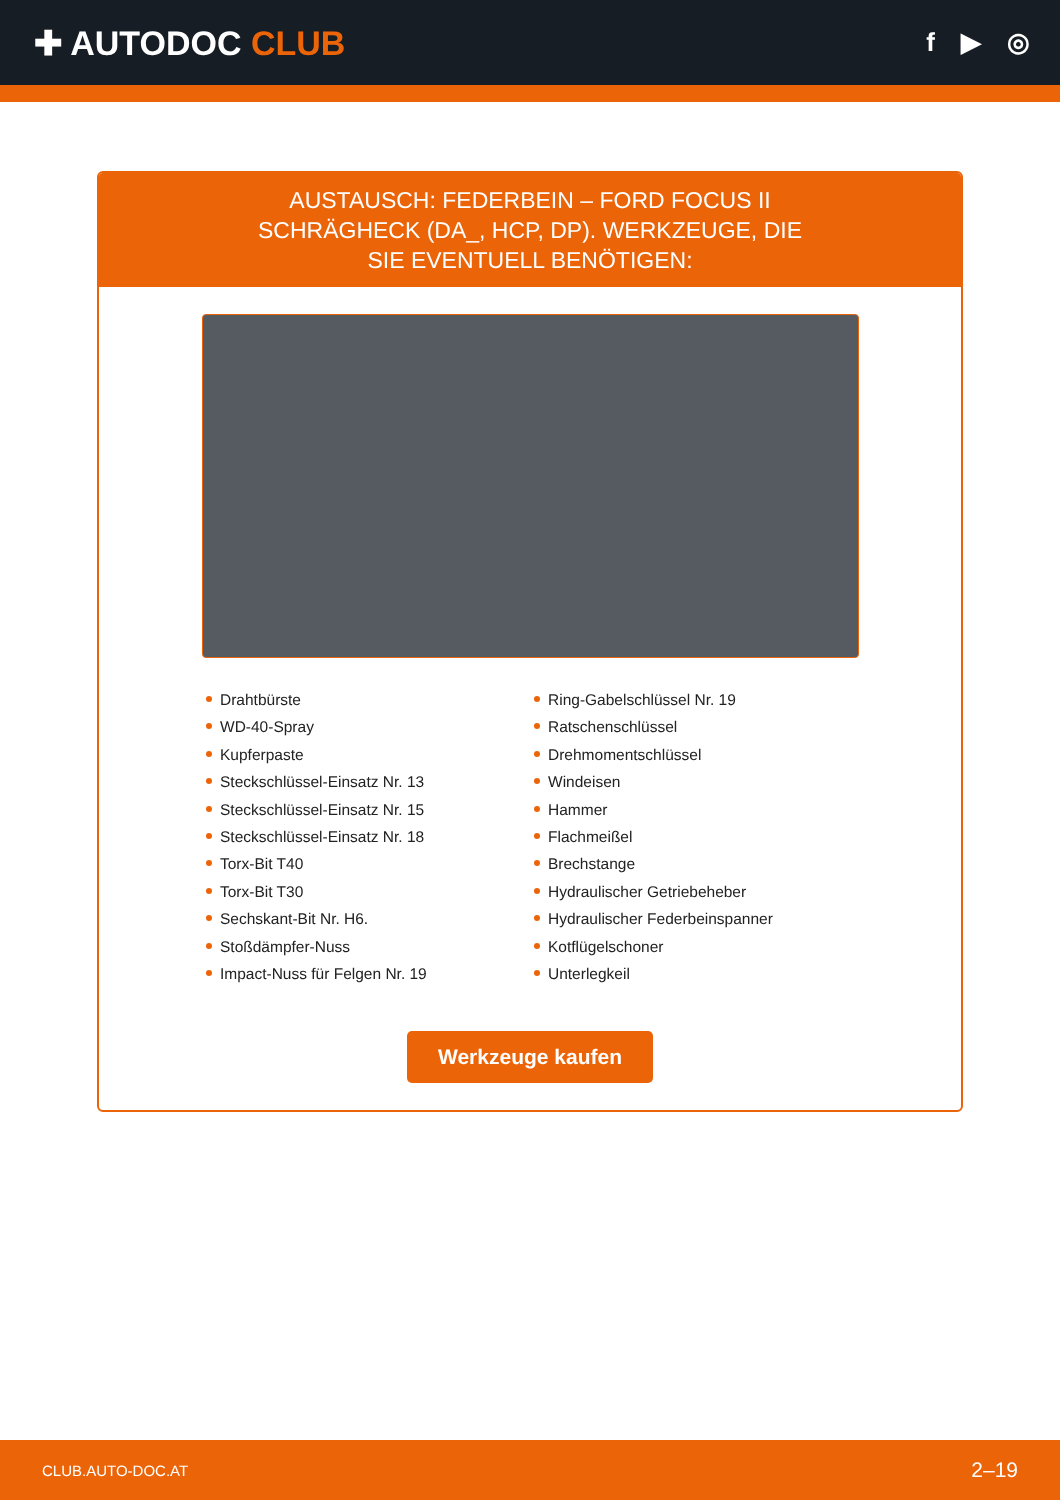✚ AUTODOC CLUB
f ▶ ◎
AUSTAUSCH: FEDERBEIN – FORD FOCUS II SCHRÄGHECK (DA_, HCP, DP). WERKZEUGE, DIE SIE EVENTUELL BENÖTIGEN:
Drahtbürste
WD-40-Spray
Kupferpaste
Steckschlüssel-Einsatz Nr. 13
Steckschlüssel-Einsatz Nr. 15
Steckschlüssel-Einsatz Nr. 18
Torx-Bit T40
Torx-Bit T30
Sechskant-Bit Nr. H6.
Stoßdämpfer-Nuss
Impact-Nuss für Felgen Nr. 19
Ring-Gabelschlüssel Nr. 19
Ratschenschlüssel
Drehmomentschlüssel
Windeisen
Hammer
Flachmeißel
Brechstange
Hydraulischer Getriebeheber
Hydraulischer Federbeinspanner
Kotflügelschoner
Unterlegkeil
Werkzeuge kaufen
CLUB.AUTO-DOC.AT 2–19